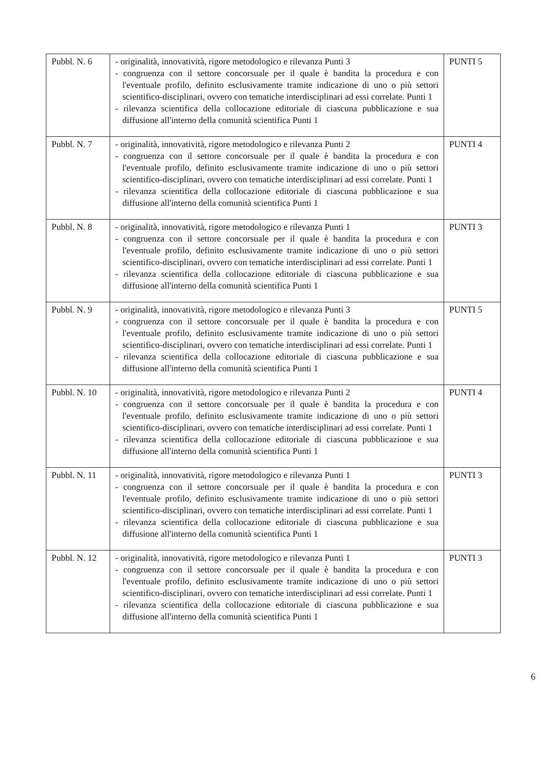| Pubbl. N. 6 | - originalità, innovatività, rigore metodologico e rilevanza Punti 3 - congruenza con il settore concorsuale per il quale è bandita la procedura e con l'eventuale profilo, definito esclusivamente tramite indicazione di uno o più settori scientifico-disciplinari, ovvero con tematiche interdisciplinari ad essi correlate. Punti 1 - rilevanza scientifica della collocazione editoriale di ciascuna pubblicazione e sua diffusione all'interno della comunità scientifica Punti 1 | PUNTI 5 |
| Pubbl. N. 7 | - originalità, innovatività, rigore metodologico e rilevanza Punti 2 - congruenza con il settore concorsuale per il quale è bandita la procedura e con l'eventuale profilo, definito esclusivamente tramite indicazione di uno o più settori scientifico-disciplinari, ovvero con tematiche interdisciplinari ad essi correlate. Punti 1 - rilevanza scientifica della collocazione editoriale di ciascuna pubblicazione e sua diffusione all'interno della comunità scientifica Punti 1 | PUNTI 4 |
| Pubbl. N. 8 | - originalità, innovatività, rigore metodologico e rilevanza Punti 1 - congruenza con il settore concorsuale per il quale è bandita la procedura e con l'eventuale profilo, definito esclusivamente tramite indicazione di uno o più settori scientifico-disciplinari, ovvero con tematiche interdisciplinari ad essi correlate. Punti 1 - rilevanza scientifica della collocazione editoriale di ciascuna pubblicazione e sua diffusione all'interno della comunità scientifica Punti 1 | PUNTI 3 |
| Pubbl. N. 9 | - originalità, innovatività, rigore metodologico e rilevanza Punti 3 - congruenza con il settore concorsuale per il quale è bandita la procedura e con l'eventuale profilo, definito esclusivamente tramite indicazione di uno o più settori scientifico-disciplinari, ovvero con tematiche interdisciplinari ad essi correlate. Punti 1 - rilevanza scientifica della collocazione editoriale di ciascuna pubblicazione e sua diffusione all'interno della comunità scientifica Punti 1 | PUNTI 5 |
| Pubbl. N. 10 | - originalità, innovatività, rigore metodologico e rilevanza Punti 2 - congruenza con il settore concorsuale per il quale è bandita la procedura e con l'eventuale profilo, definito esclusivamente tramite indicazione di uno o più settori scientifico-disciplinari, ovvero con tematiche interdisciplinari ad essi correlate. Punti 1 - rilevanza scientifica della collocazione editoriale di ciascuna pubblicazione e sua diffusione all'interno della comunità scientifica Punti 1 | PUNTI 4 |
| Pubbl. N. 11 | - originalità, innovatività, rigore metodologico e rilevanza Punti 1 - congruenza con il settore concorsuale per il quale è bandita la procedura e con l'eventuale profilo, definito esclusivamente tramite indicazione di uno o più settori scientifico-disciplinari, ovvero con tematiche interdisciplinari ad essi correlate. Punti 1 - rilevanza scientifica della collocazione editoriale di ciascuna pubblicazione e sua diffusione all'interno della comunità scientifica Punti 1 | PUNTI 3 |
| Pubbl. N. 12 | - originalità, innovatività, rigore metodologico e rilevanza Punti 1 - congruenza con il settore concorsuale per il quale è bandita la procedura e con l'eventuale profilo, definito esclusivamente tramite indicazione di uno o più settori scientifico-disciplinari, ovvero con tematiche interdisciplinari ad essi correlate. Punti 1 - rilevanza scientifica della collocazione editoriale di ciascuna pubblicazione e sua diffusione all'interno della comunità scientifica Punti 1 | PUNTI 3 |
6